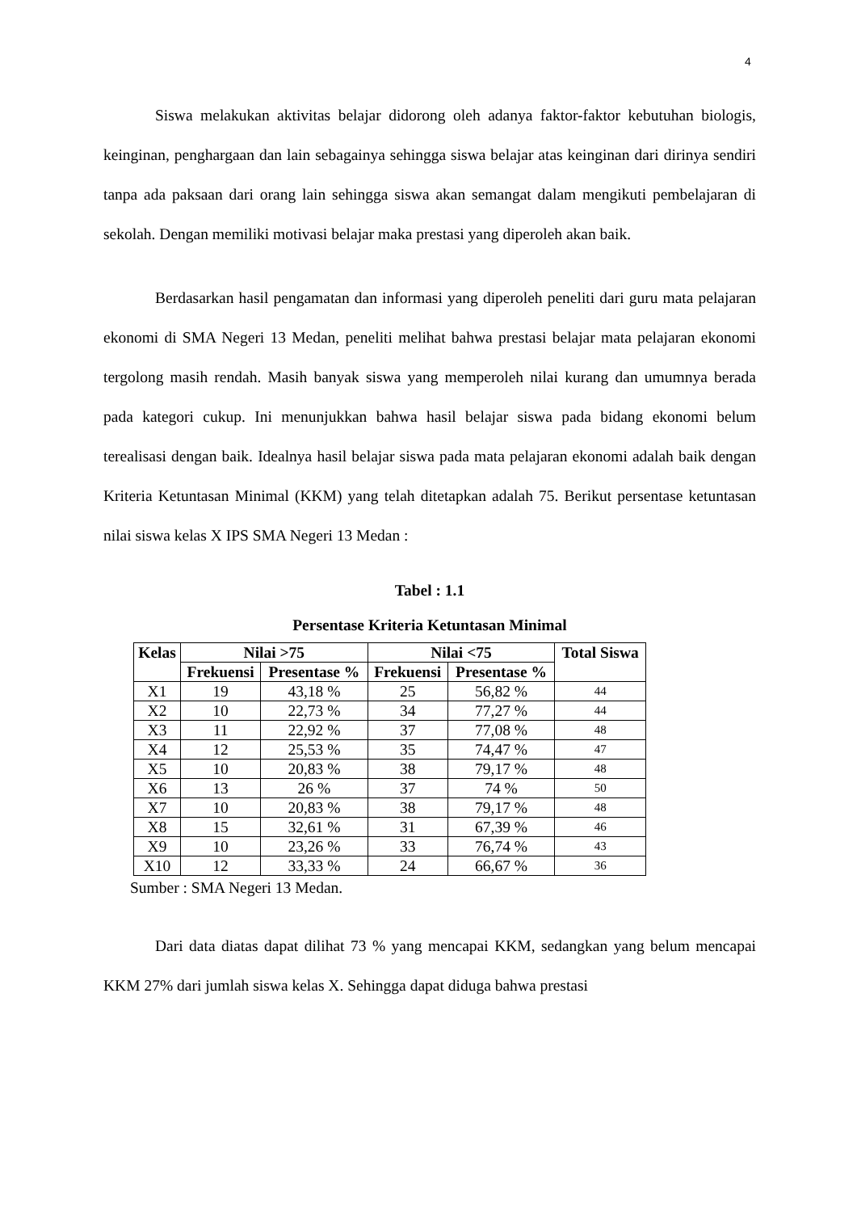4
Siswa melakukan aktivitas belajar didorong oleh adanya faktor-faktor kebutuhan biologis, keinginan, penghargaan dan lain sebagainya sehingga siswa belajar atas keinginan dari dirinya sendiri tanpa ada paksaan dari orang lain sehingga siswa akan semangat dalam mengikuti pembelajaran di sekolah. Dengan memiliki motivasi belajar maka prestasi yang diperoleh akan baik.
Berdasarkan hasil pengamatan dan informasi yang diperoleh peneliti dari guru mata pelajaran ekonomi di SMA Negeri 13 Medan, peneliti melihat bahwa prestasi belajar mata pelajaran ekonomi tergolong masih rendah. Masih banyak siswa yang memperoleh nilai kurang dan umumnya berada pada kategori cukup. Ini menunjukkan bahwa hasil belajar siswa pada bidang ekonomi belum terealisasi dengan baik. Idealnya hasil belajar siswa pada mata pelajaran ekonomi adalah baik dengan Kriteria Ketuntasan Minimal (KKM) yang telah ditetapkan adalah 75. Berikut persentase ketuntasan nilai siswa kelas X IPS SMA Negeri 13 Medan :
Tabel : 1.1
Persentase Kriteria Ketuntasan Minimal
| Kelas | Nilai >75 | | Nilai <75 | | Total Siswa |
| --- | --- | --- | --- | --- | --- |
| | Frekuensi | Presentase % | Frekuensi | Presentase % | |
| X1 | 19 | 43,18 % | 25 | 56,82 % | 44 |
| X2 | 10 | 22,73 % | 34 | 77,27 % | 44 |
| X3 | 11 | 22,92 % | 37 | 77,08 % | 48 |
| X4 | 12 | 25,53 % | 35 | 74,47 % | 47 |
| X5 | 10 | 20,83 % | 38 | 79,17 % | 48 |
| X6 | 13 | 26 % | 37 | 74 % | 50 |
| X7 | 10 | 20,83 % | 38 | 79,17 % | 48 |
| X8 | 15 | 32,61 % | 31 | 67,39 % | 46 |
| X9 | 10 | 23,26 % | 33 | 76,74 % | 43 |
| X10 | 12 | 33,33 % | 24 | 66,67 % | 36 |
Sumber : SMA Negeri 13 Medan.
Dari data diatas dapat dilihat 73 % yang mencapai KKM, sedangkan yang belum mencapai KKM 27% dari jumlah siswa kelas X. Sehingga dapat diduga bahwa prestasi